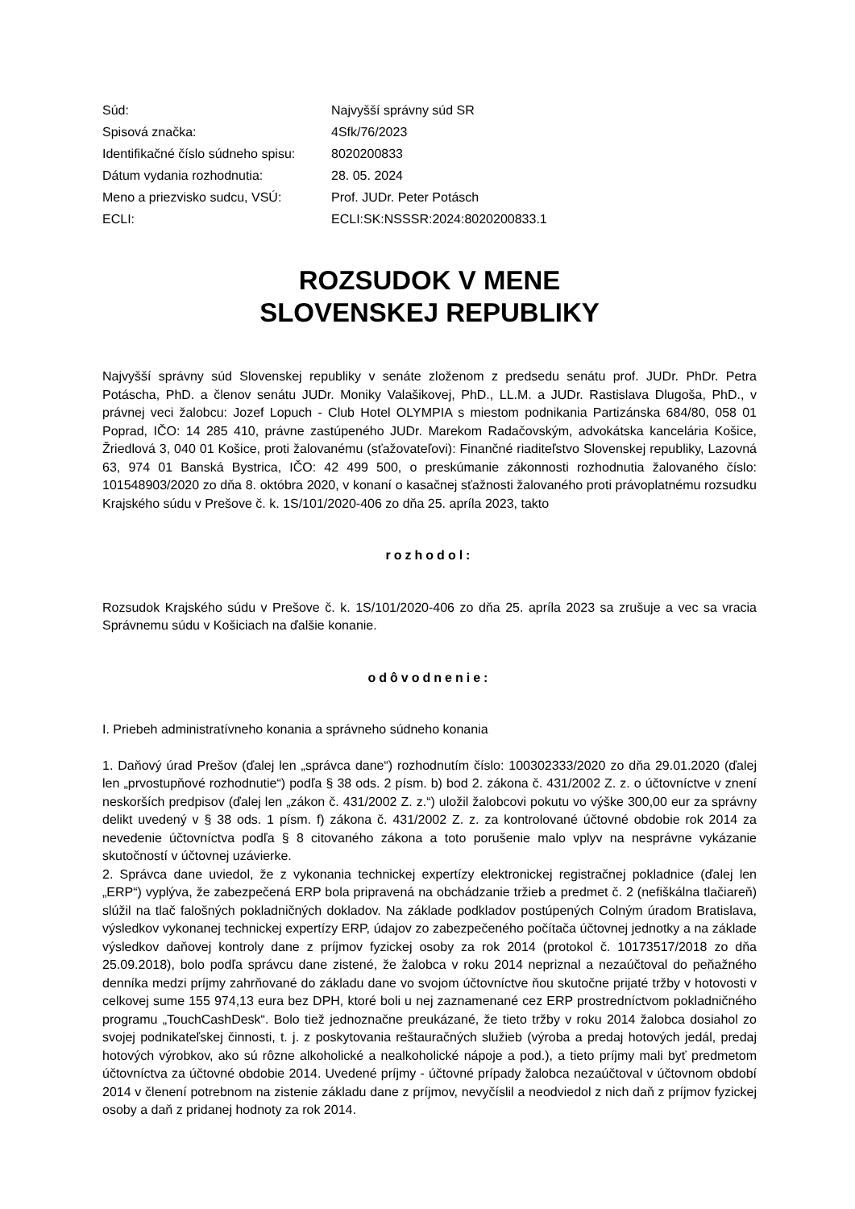| Súd: | Najvyšší správny súd SR |
| Spisová značka: | 4Sfk/76/2023 |
| Identifikačné číslo súdneho spisu: | 8020200833 |
| Dátum vydania rozhodnutia: | 28. 05. 2024 |
| Meno a priezvisko sudcu, VSÚ: | Prof. JUDr. Peter Potásch |
| ECLI: | ECLI:SK:NSSSR:2024:8020200833.1 |
ROZSUDOK V MENE
SLOVENSKEJ REPUBLIKY
Najvyšší správny súd Slovenskej republiky v senáte zloženom z predsedu senátu prof. JUDr. PhDr. Petra Potáscha, PhD. a členov senátu JUDr. Moniky Valašikovej, PhD., LL.M. a JUDr. Rastislava Dlugoša, PhD., v právnej veci žalobcu: Jozef Lopuch - Club Hotel OLYMPIA s miestom podnikania Partizánska 684/80, 058 01 Poprad, IČO: 14 285 410, právne zastúpeného JUDr. Marekom Radačovským, advokátska kancelária Košice, Žriedlová 3, 040 01 Košice, proti žalovanému (sťažovateľovi): Finančné riaditeľstvo Slovenskej republiky, Lazovná 63, 974 01 Banská Bystrica, IČO: 42 499 500, o preskúmanie zákonnosti rozhodnutia žalovaného číslo: 101548903/2020 zo dňa 8. októbra 2020, v konaní o kasačnej sťažnosti žalovaného proti právoplatnému rozsudku Krajského súdu v Prešove č. k. 1S/101/2020-406 zo dňa 25. apríla 2023, takto
rozhodol:
Rozsudok Krajského súdu v Prešove č. k. 1S/101/2020-406 zo dňa 25. apríla 2023 sa zrušuje a vec sa vracia Správnemu súdu v Košiciach na ďalšie konanie.
odôvodnenie:
I. Priebeh administratívneho konania a správneho súdneho konania
1. Daňový úrad Prešov (ďalej len „správca dane“) rozhodnutím číslo: 100302333/2020 zo dňa 29.01.2020 (ďalej len „prvostupňové rozhodnutie“) podľa § 38 ods. 2 písm. b) bod 2. zákona č. 431/2002 Z. z. o účtovníctve v znení neskorších predpisov (ďalej len „zákon č. 431/2002 Z. z.“) uložil žalobcovi pokutu vo výške 300,00 eur za správny delikt uvedený v § 38 ods. 1 písm. f) zákona č. 431/2002 Z. z. za kontrolované účtovné obdobie rok 2014 za nevedenie účtovníctva podľa § 8 citovaného zákona a toto porušenie malo vplyv na nesprávne vykázanie skutočností v účtovnej uzávierke.
2. Správca dane uviedol, že z vykonania technickej expertízy elektronickej registračnej pokladnice (ďalej len „ERP“) vyplýva, že zabezpečená ERP bola pripravená na obchádzanie tržieb a predmet č. 2 (nefiškálna tlačiareň) slúžil na tlač falošných pokladničných dokladov. Na základe podkladov postúpených Colným úradom Bratislava, výsledkov vykonanej technickej expertízy ERP, údajov zo zabezpečeného počítača účtovnej jednotky a na základe výsledkov daňovej kontroly dane z príjmov fyzickej osoby za rok 2014 (protokol č. 10173517/2018 zo dňa 25.09.2018), bolo podľa správcu dane zistené, že žalobca v roku 2014 nepriznal a nezaúčtoval do peňažného denníka medzi príjmy zahrňované do základu dane vo svojom účtovníctve ňou skutočne prijaté tržby v hotovosti v celkovej sume 155 974,13 eura bez DPH, ktoré boli u nej zaznamenané cez ERP prostredníctvom pokladničného programu „TouchCashDesk“. Bolo tiež jednoznačne preukázané, že tieto tržby v roku 2014 žalobca dosiahol zo svojej podnikateľskej činnosti, t. j. z poskytovania reštauračných služieb (výroba a predaj hotových jedál, predaj hotových výrobkov, ako sú rôzne alkoholické a nealkoholické nápoje a pod.), a tieto príjmy mali byť predmetom účtovníctva za účtovné obdobie 2014. Uvedené príjmy - účtovné prípady žalobca nezaúčtoval v účtovnom období 2014 v členení potrebnom na zistenie základu dane z príjmov, nevyčíslil a neodviedol z nich daň z príjmov fyzickej osoby a daň z pridanej hodnoty za rok 2014.